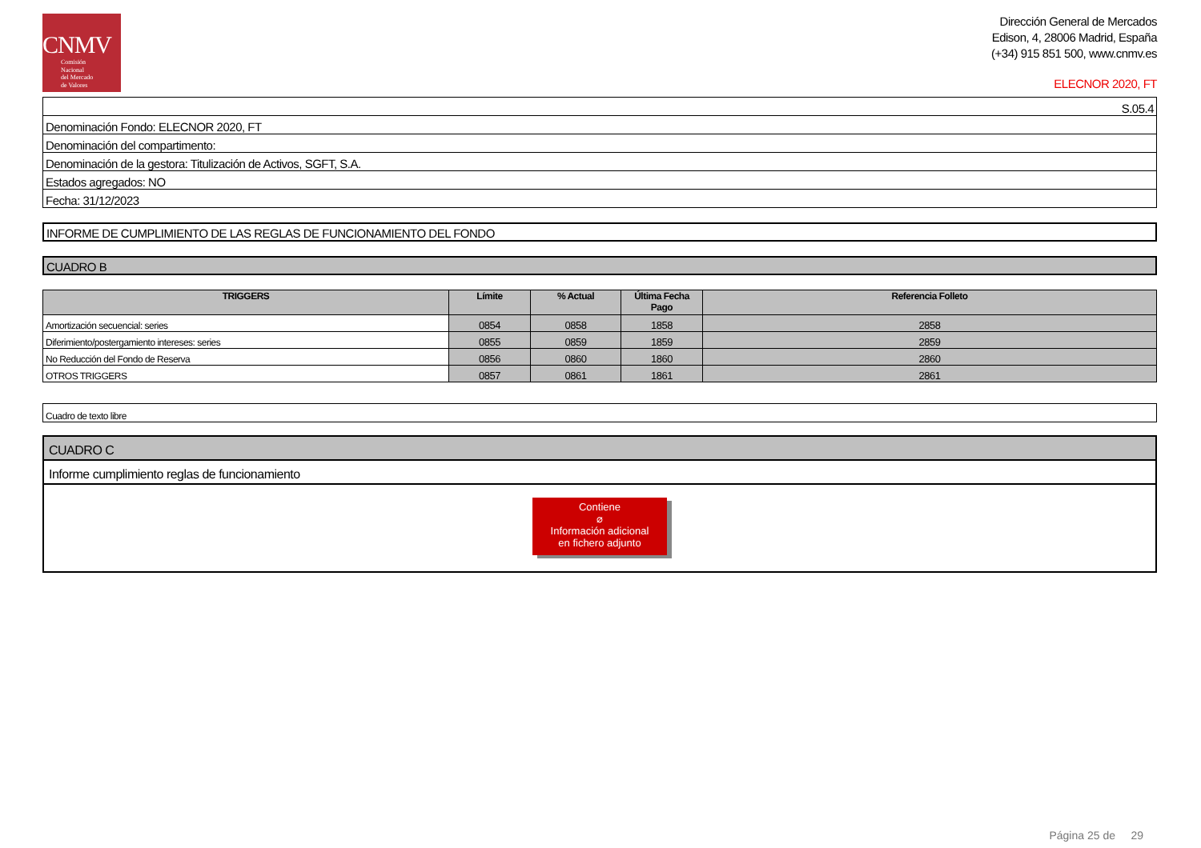CNMV
Comisión
Nacional
del Mercado
de Valores
Dirección General de Mercados
Edison, 4, 28006 Madrid, España
(+34) 915 851 500, www.cnmv.es
ELECNOR 2020, FT
| S.05.4 |
| Denominación Fondo: ELECNOR 2020, FT |
| Denominación del compartimento: |
| Denominación de la gestora: Titulización de Activos, SGFT, S.A. |
| Estados agregados: NO |
| Fecha: 31/12/2023 |
INFORME DE CUMPLIMIENTO DE LAS REGLAS DE FUNCIONAMIENTO DEL FONDO
CUADRO B
| TRIGGERS | Límite | % Actual | Última Fecha Pago | Referencia Folleto |
| --- | --- | --- | --- | --- |
| Amortización secuencial: series | 0854 | 0858 | 1858 | 2858 |
| Diferimiento/postergamiento intereses: series | 0855 | 0859 | 1859 | 2859 |
| No Reducción del Fondo de Reserva | 0856 | 0860 | 1860 | 2860 |
| OTROS TRIGGERS | 0857 | 0861 | 1861 | 2861 |
| Cuadro de texto libre |
CUADRO C
Informe cumplimiento reglas de funcionamiento
Contiene
⌀
Información adicional
en fichero adjunto
Página 25 de 29